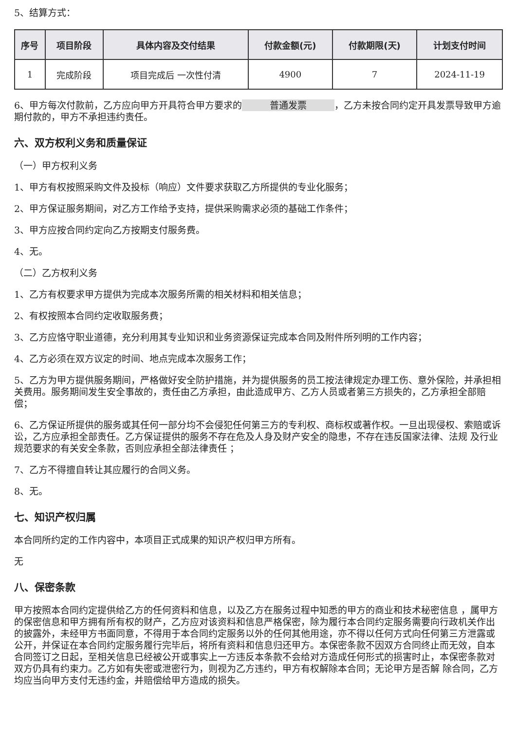5、结算方式：
| 序号 | 项目阶段 | 具体内容及交付结果 | 付款金额(元) | 付款期限(天) | 计划支付时间 |
| --- | --- | --- | --- | --- | --- |
| 1 | 完成阶段 | 项目完成后 一次性付清 | 4900 | 7 | 2024-11-19 |
6、甲方每次付款前，乙方应向甲方开具符合甲方要求的 普通发票 ，乙方未按合同约定开具发票导致甲方逾期付款的，甲方不承担违约责任。
六、双方权利义务和质量保证
（一）甲方权利义务
1、甲方有权按照采购文件及投标（响应）文件要求获取乙方所提供的专业化服务；
2、甲方保证服务期间，对乙方工作给予支持，提供采购需求必须的基础工作条件；
3、甲方应按合同约定向乙方按期支付服务费。
4、无。
（二）乙方权利义务
1、乙方有权要求甲方提供为完成本次服务所需的相关材料和相关信息；
2、有权按照本合同约定收取服务费；
3、乙方应恪守职业道德，充分利用其专业知识和业务资源保证完成本合同及附件所列明的工作内容；
4、乙方必须在双方议定的时间、地点完成本次服务工作；
5、乙方为甲方提供服务期间，严格做好安全防护措施，并为提供服务的员工按法律规定办理工伤、意外保险，并承担相关费用。服务期间发生安全事故的，责任由乙方承担，由此造成甲方、乙方人员或者第三方损失的，乙方承担全部赔偿；
6、乙方保证所提供的服务或其任何一部分均不会侵犯任何第三方的专利权、商标权或著作权。一旦出现侵权、索赔或诉讼，乙方应承担全部责任。乙方保证提供的服务不存在危及人身及财产安全的隐患，不存在违反国家法律、法规 及行业规范要求的有关安全条款，否则应承担全部法律责任 ；
7、乙方不得擅自转让其应履行的合同义务。
8、无。
七、知识产权归属
本合同所约定的工作内容中，本项目正式成果的知识产权归甲方所有。
无
八、保密条款
甲方按照本合同约定提供给乙方的任何资料和信息，以及乙方在服务过程中知悉的甲方的商业和技术秘密信息 ，属甲方的保密信息和甲方拥有所有权的财产，乙方应对该资料和信息严格保密，除为履行本合同约定服务需要向行政机关作出的披露外，未经甲方书面同意，不得用于本合同约定服务以外的任何其他用途，亦不得以任何方式向任何第三方泄露或公开，并保证在本合同约定服务履行完毕后，将所有资料和信息归还甲方。本保密条款不因双方合同终止而无效，自本合同签订之日起，至相关信息已经被公开或事实上一方违反本条款不会给对方造成任何形式的损害时止，本保密条款对双方仍具有约束力。乙方如有失密或泄密行为，则视为乙方违约，甲方有权解除本合同；无论甲方是否解 除合同，乙方均应当向甲方支付无违约金，并赔偿给甲方造成的损失。